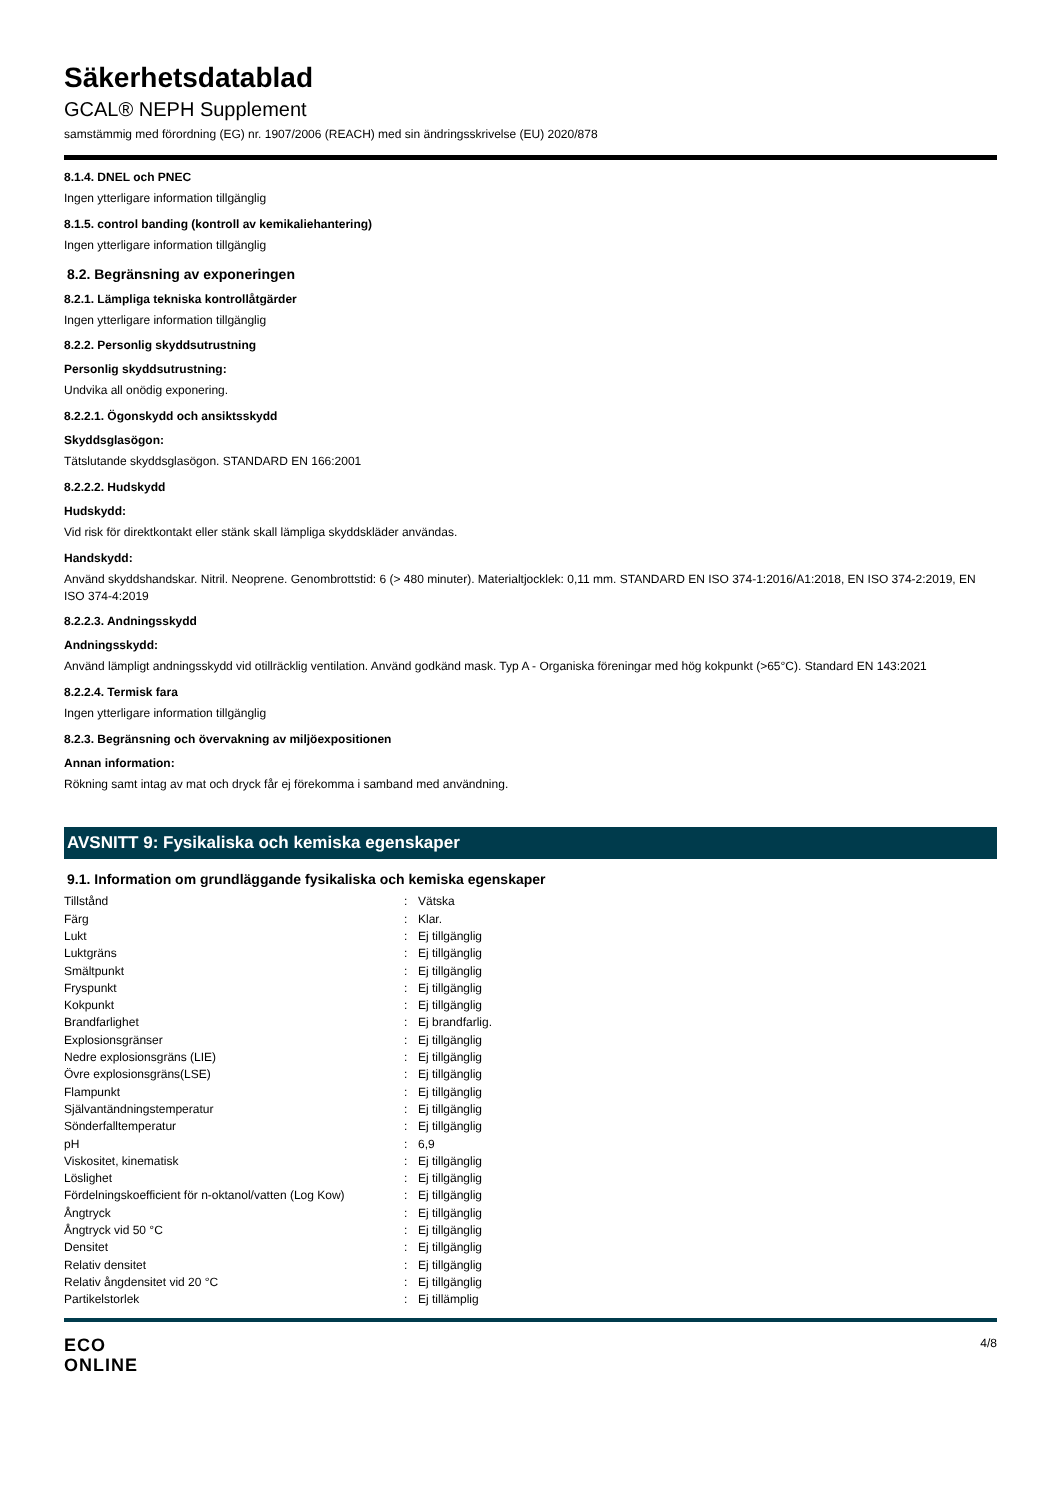Säkerhetsdatablad
GCAL® NEPH Supplement
samstämmig med förordning (EG) nr. 1907/2006 (REACH) med sin ändringsskrivelse (EU) 2020/878
8.1.4. DNEL och PNEC
Ingen ytterligare information tillgänglig
8.1.5. control banding (kontroll av kemikaliehantering)
Ingen ytterligare information tillgänglig
8.2. Begränsning av exponeringen
8.2.1. Lämpliga tekniska kontrollåtgärder
Ingen ytterligare information tillgänglig
8.2.2. Personlig skyddsutrustning
Personlig skyddsutrustning:
Undvika all onödig exponering.
8.2.2.1. Ögonskydd och ansiktsskydd
Skyddsglasögon:
Tätslutande skyddsglasögon. STANDARD EN 166:2001
8.2.2.2. Hudskydd
Hudskydd:
Vid risk för direktkontakt eller stänk skall lämpliga skyddskläder användas.
Handskydd:
Använd skyddshandskar. Nitril. Neoprene. Genombrottstid: 6 (> 480 minuter). Materialtjocklek: 0,11 mm. STANDARD EN ISO 374-1:2016/A1:2018, EN ISO 374-2:2019, EN ISO 374-4:2019
8.2.2.3. Andningsskydd
Andningsskydd:
Använd lämpligt andningsskydd vid otillräcklig ventilation. Använd godkänd mask. Typ A - Organiska föreningar med hög kokpunkt (>65°C). Standard EN 143:2021
8.2.2.4. Termisk fara
Ingen ytterligare information tillgänglig
8.2.3. Begränsning och övervakning av miljöexpositionen
Annan information:
Rökning samt intag av mat och dryck får ej förekomma i samband med användning.
AVSNITT 9: Fysikaliska och kemiska egenskaper
9.1. Information om grundläggande fysikaliska och kemiska egenskaper
| Tillstånd | : | Vätska |
| Färg | : | Klar. |
| Lukt | : | Ej tillgänglig |
| Luktgräns | : | Ej tillgänglig |
| Smältpunkt | : | Ej tillgänglig |
| Fryspunkt | : | Ej tillgänglig |
| Kokpunkt | : | Ej tillgänglig |
| Brandfarlighet | : | Ej brandfarlig. |
| Explosionsgränser | : | Ej tillgänglig |
| Nedre explosionsgräns (LIE) | : | Ej tillgänglig |
| Övre explosionsgräns(LSE) | : | Ej tillgänglig |
| Flampunkt | : | Ej tillgänglig |
| Självantändningstemperatur | : | Ej tillgänglig |
| Sönderfalltemperatur | : | Ej tillgänglig |
| pH | : | 6,9 |
| Viskositet, kinematisk | : | Ej tillgänglig |
| Löslighet | : | Ej tillgänglig |
| Fördelningskoefficient för n-oktanol/vatten (Log Kow) | : | Ej tillgänglig |
| Ångtryck | : | Ej tillgänglig |
| Ångtryck vid 50 °C | : | Ej tillgänglig |
| Densitet | : | Ej tillgänglig |
| Relativ densitet | : | Ej tillgänglig |
| Relativ ångdensitet vid 20 °C | : | Ej tillgänglig |
| Partikelstorlek | : | Ej tillämplig |
ECO
ONLINE
4/8